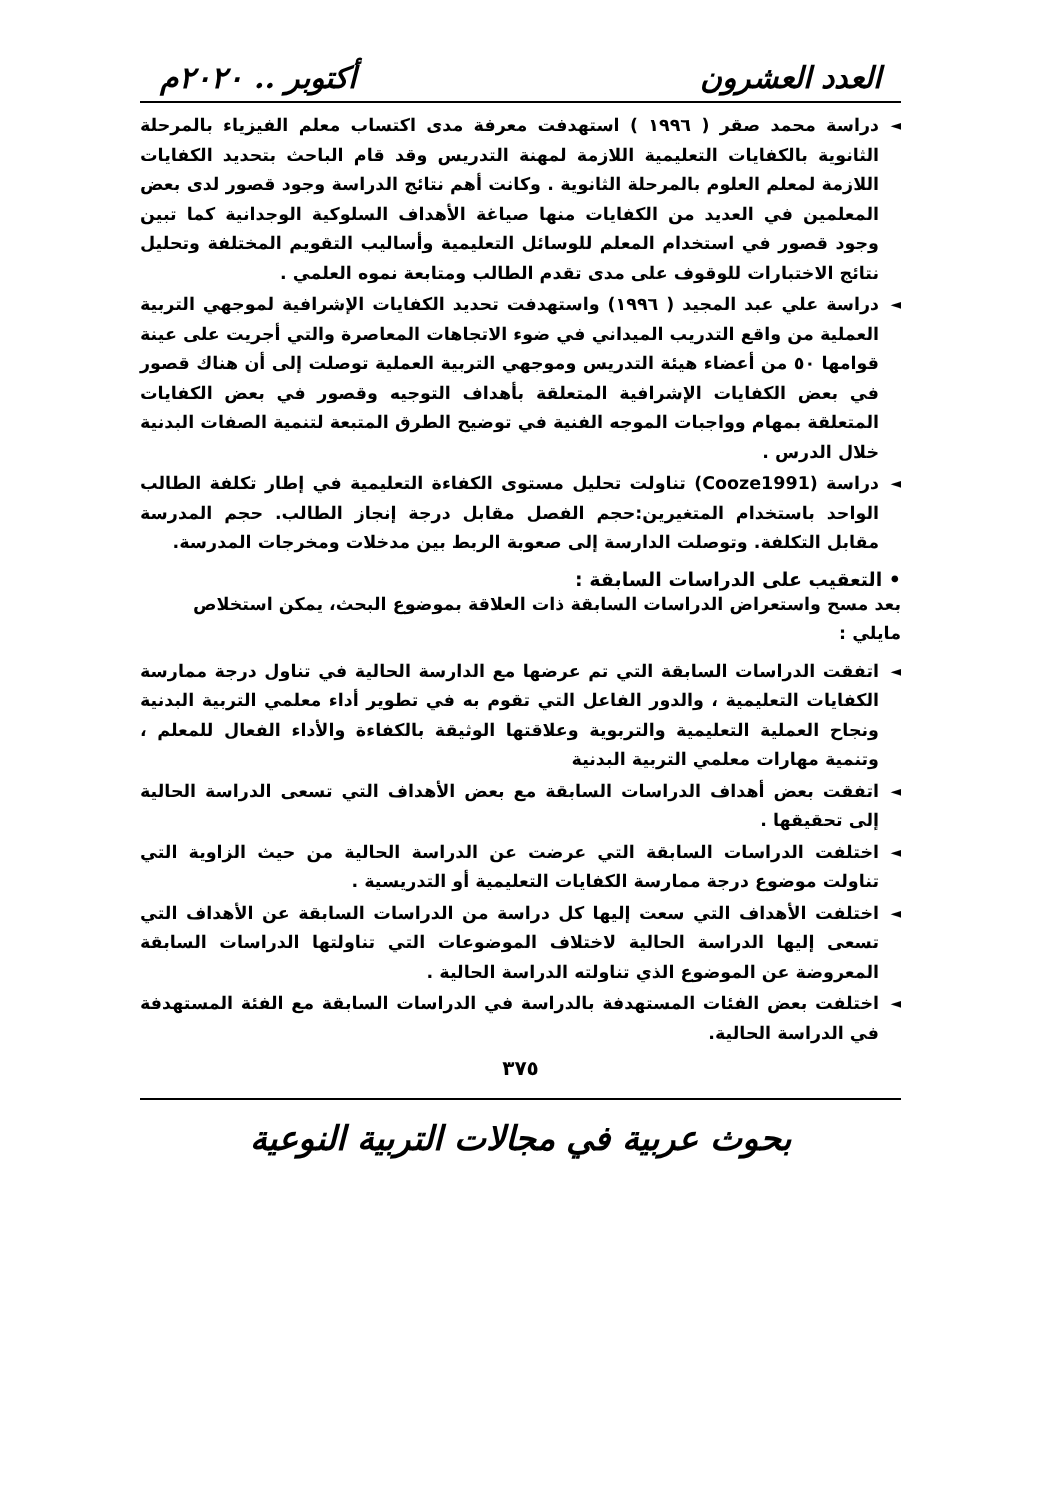العدد العشرون أكتوبر .. ٢٠٢٠م
◄ دراسة محمد صقر ( ١٩٩٦ ) استهدفت معرفة مدى اكتساب معلم الفيزياء بالمرحلة الثانوية بالكفايات التعليمية اللازمة لمهنة التدريس وقد قام الباحث بتحديد الكفايات اللازمة لمعلم العلوم بالمرحلة الثانوية . وكانت أهم نتائج الدراسة وجود قصور لدى بعض المعلمين في العديد من الكفايات منها صياغة الأهداف السلوكية الوجدانية كما تبين وجود قصور في استخدام المعلم للوسائل التعليمية وأساليب التقويم المختلفة وتحليل نتائج الاختبارات للوقوف على مدى تقدم الطالب ومتابعة نموه العلمي .
◄ دراسة علي عبد المجيد ( ١٩٩٦) واستهدفت تحديد الكفايات الإشرافية لموجهي التربية العملية من واقع التدريب الميداني في ضوء الاتجاهات المعاصرة والتي أجريت على عينة قوامها ٥٠ من أعضاء هيئة التدريس وموجهي التربية العملية توصلت إلى أن هناك قصور في بعض الكفايات الإشرافية المتعلقة بأهداف التوجيه وقصور في بعض الكفايات المتعلقة بمهام وواجبات الموجه الفنية في توضيح الطرق المتبعة لتنمية الصفات البدنية خلال الدرس .
◄ دراسة (Cooze1991) تناولت تحليل مستوى الكفاءة التعليمية في إطار تكلفة الطالب الواحد باستخدام المتغيرين:حجم الفصل مقابل درجة إنجاز الطالب. حجم المدرسة مقابل التكلفة. وتوصلت الدارسة إلى صعوبة الربط بين مدخلات ومخرجات المدرسة.
• التعقيب على الدراسات السابقة :
بعد مسح واستعراض الدراسات السابقة ذات العلاقة بموضوع البحث، يمكن استخلاص مايلي :
◄ اتفقت الدراسات السابقة التي تم عرضها مع الدارسة الحالية في تناول درجة ممارسة الكفايات التعليمية ، والدور الفاعل التي تقوم به في تطوير أداء معلمي التربية البدنية ونجاح العملية التعليمية والتربوية وعلاقتها الوثيقة بالكفاءة والأداء الفعال للمعلم ، وتنمية مهارات معلمي التربية البدنية
◄ اتفقت بعض أهداف الدراسات السابقة مع بعض الأهداف التي تسعى الدراسة الحالية إلى تحقيقها .
◄ اختلفت الدراسات السابقة التي عرضت عن الدراسة الحالية من حيث الزاوية التي تناولت موضوع درجة ممارسة الكفايات التعليمية أو التدريسية .
◄ اختلفت الأهداف التي سعت إليها كل دراسة من الدراسات السابقة عن الأهداف التي تسعى إليها الدراسة الحالية لاختلاف الموضوعات التي تناولتها الدراسات السابقة المعروضة عن الموضوع الذي تناولته الدراسة الحالية .
◄ اختلفت بعض الفئات المستهدفة بالدراسة في الدراسات السابقة مع الفئة المستهدفة في الدراسة الحالية.
٣٧٥
بحوث عربية في مجالات التربية النوعية